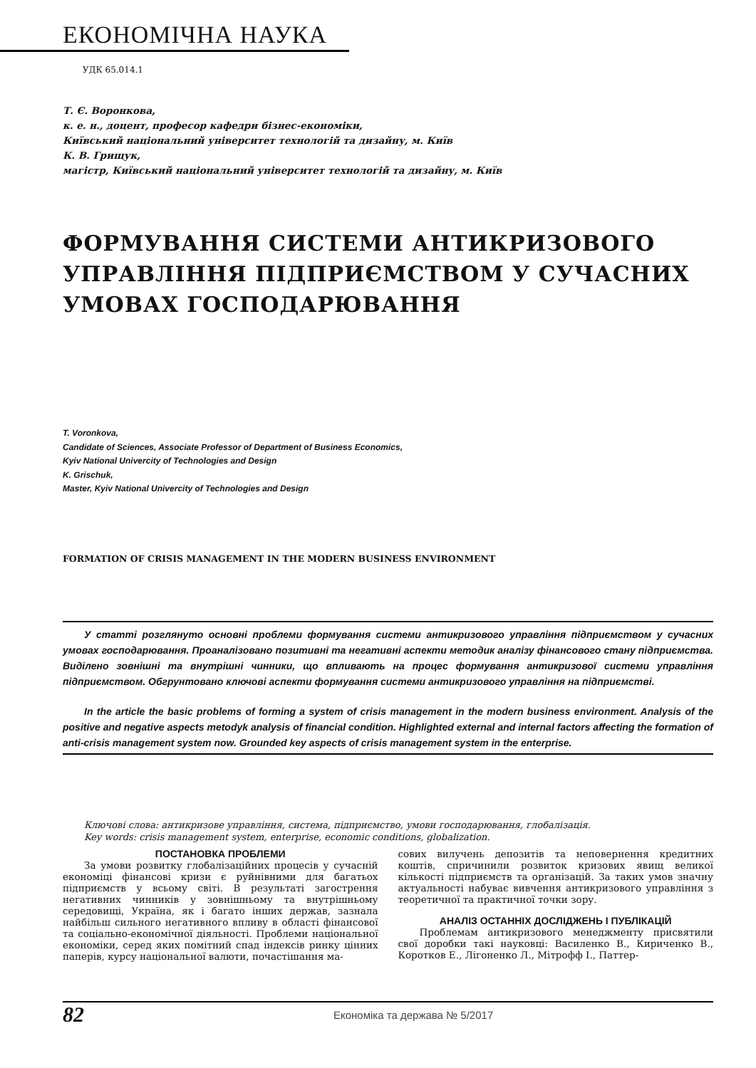ЕКОНОМІЧНА НАУКА
УДК 65.014.1
Т. Є. Воронкова,
к. е. н., доцент, професор кафедри бізнес-економіки,
Київський національний університет технологій та дизайну, м. Київ
К. В. Грищук,
магістр, Київський національний університет технологій та дизайну, м. Київ
ФОРМУВАННЯ СИСТЕМИ АНТИКРИЗОВОГО УПРАВЛІННЯ ПІДПРИЄМСТВОМ У СУЧАСНИХ УМОВАХ ГОСПОДАРЮВАННЯ
T. Voronkova,
Candidate of Sciences, Associate Professor of Department of Business Economics,
Kyiv National Univercity of Technologies and Design
K. Grischuk,
Master, Kyiv National Univercity of Technologies and Design
FORMATION OF CRISIS MANAGEMENT IN THE MODERN BUSINESS ENVIRONMENT
У статті розглянуто основні проблеми формування системи антикризового управління підприємством у сучасних умовах господарювання. Проаналізовано позитивні та негативні аспекти методик аналізу фінансового стану підприємства. Виділено зовнішні та внутрішні чинники, що впливають на процес формування антикризової системи управління підприємством. Обгрунтовано ключові аспекти формування системи антикризового управління на підприємстві.
In the article the basic problems of forming a system of crisis management in the modern business environment. Analysis of the positive and negative aspects metodyk analysis of financial condition. Highlighted external and internal factors affecting the formation of anti-crisis management system now. Grounded key aspects of crisis management system in the enterprise.
Ключові слова: антикризове управління, система, підприємство, умови господарювання, глобалізація.
Key words: crisis management system, enterprise, economic conditions, globalization.
ПОСТАНОВКА ПРОБЛЕМИ
За умови розвитку глобалізаційних процесів у сучасній економіці фінансові кризи є руйнівними для багатьох підприємств у всьому світі. В результаті загострення негативних чинників у зовнішньому та внутрішньому середовищі, Україна, як і багато інших держав, зазнала найбільш сильного негативного впливу в області фінансової та соціально-економічної діяльності. Проблеми національної економіки, серед яких помітний спад індексів ринку цінних паперів, курсу національної валюти, почастішання ма-
сових вилучень депозитів та неповернення кредитних коштів, спричинили розвиток кризових явищ великої кількості підприємств та організацій. За таких умов значну актуальності набуває вивчення антикризового управління з теоретичної та практичної точки зору.
АНАЛІЗ ОСТАННІХ ДОСЛІДЖЕНЬ І ПУБЛІКАЦІЙ
Проблемам антикризового менеджменту присвятили свої доробки такі науковці: Василенко В., Кириченко В., Коротков Е., Лігоненко Л., Мітрофф І., Паттер-
82
Економіка та держава № 5/2017